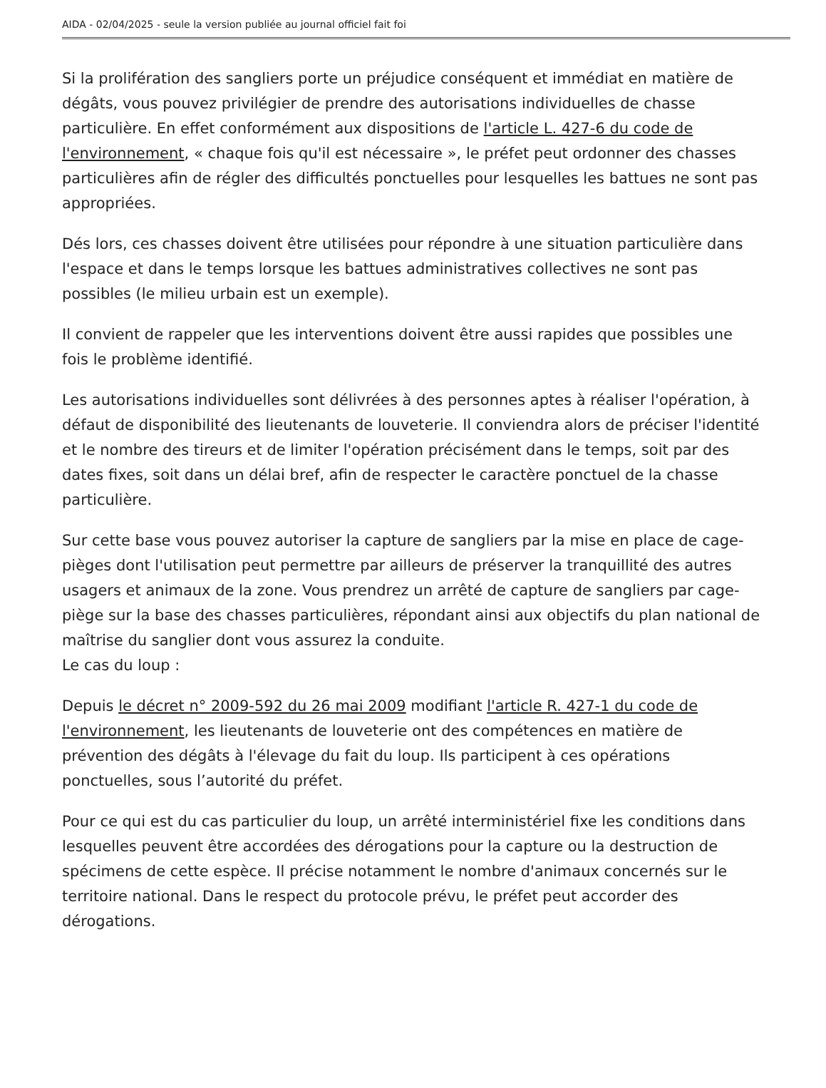AIDA - 02/04/2025 - seule la version publiée au journal officiel fait foi
Si la prolifération des sangliers porte un préjudice conséquent et immédiat en matière de dégâts, vous pouvez privilégier de prendre des autorisations individuelles de chasse particulière. En effet conformément aux dispositions de l'article L. 427-6 du code de l'environnement, « chaque fois qu'il est nécessaire », le préfet peut ordonner des chasses particulières afin de régler des difficultés ponctuelles pour lesquelles les battues ne sont pas appropriées.
Dés lors, ces chasses doivent être utilisées pour répondre à une situation particulière dans l'espace et dans le temps lorsque les battues administratives collectives ne sont pas possibles (le milieu urbain est un exemple).
Il convient de rappeler que les interventions doivent être aussi rapides que possibles une fois le problème identifié.
Les autorisations individuelles sont délivrées à des personnes aptes à réaliser l'opération, à défaut de disponibilité des lieutenants de louveterie. Il conviendra alors de préciser l'identité et le nombre des tireurs et de limiter l'opération précisément dans le temps, soit par des dates fixes, soit dans un délai bref, afin de respecter le caractère ponctuel de la chasse particulière.
Sur cette base vous pouvez autoriser la capture de sangliers par la mise en place de cage-pièges dont l'utilisation peut permettre par ailleurs de préserver la tranquillité des autres usagers et animaux de la zone. Vous prendrez un arrêté de capture de sangliers par cage-piège sur la base des chasses particulières, répondant ainsi aux objectifs du plan national de maîtrise du sanglier dont vous assurez la conduite.
Le cas du loup :
Depuis le décret n° 2009-592 du 26 mai 2009 modifiant l'article R. 427-1 du code de l'environnement, les lieutenants de louveterie ont des compétences en matière de prévention des dégâts à l'élevage du fait du loup. Ils participent à ces opérations ponctuelles, sous l’autorité du préfet.
Pour ce qui est du cas particulier du loup, un arrêté interministériel fixe les conditions dans lesquelles peuvent être accordées des dérogations pour la capture ou la destruction de spécimens de cette espèce. Il précise notamment le nombre d'animaux concernés sur le territoire national. Dans le respect du protocole prévu, le préfet peut accorder des dérogations.